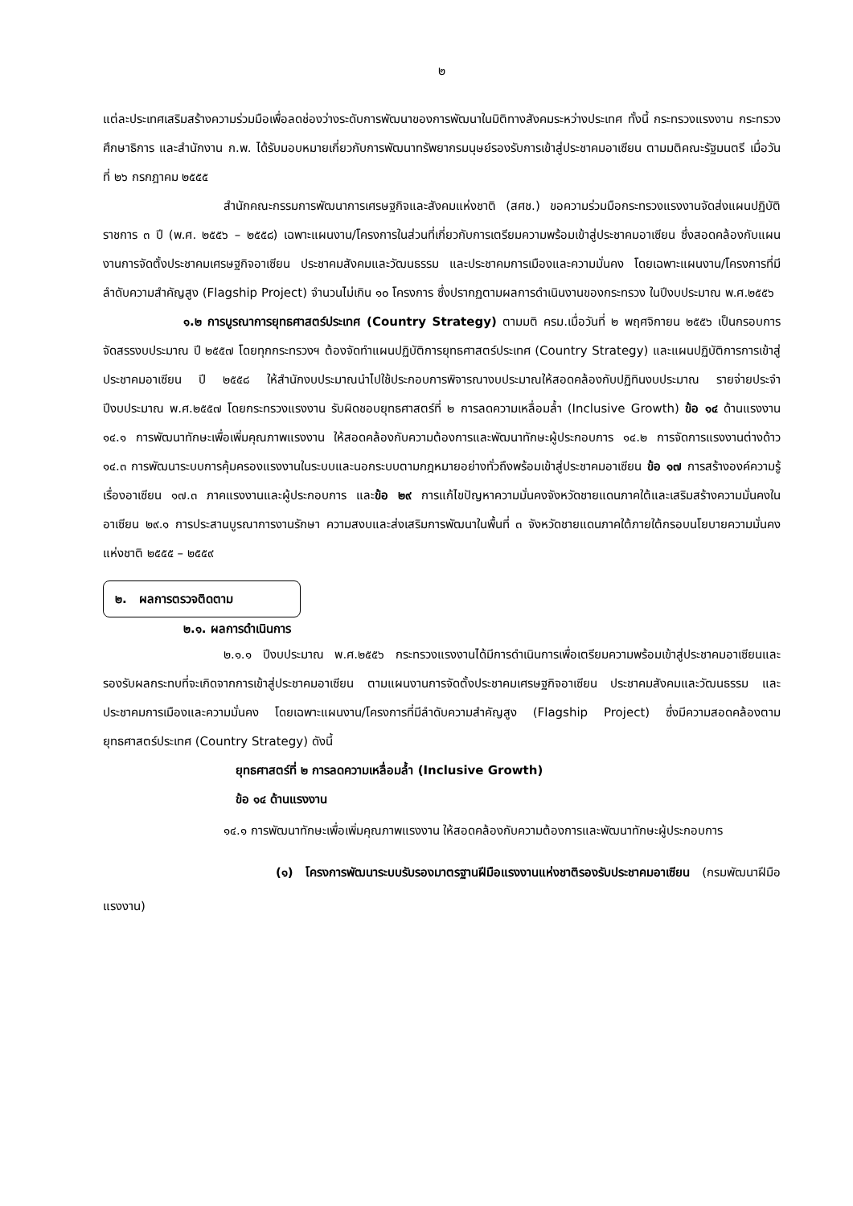๒
แต่ละประเทศเสริมสร้างความร่วมมือเพื่อลดช่องว่างระดับการพัฒนาของการพัฒนาในมิติทางสังคมระหว่างประเทศ ทั้งนี้ กระทรวงแรงงาน กระทรวงศึกษาธิการ และสำนักงาน ก.พ. ได้รับมอบหมายเกี่ยวกับการพัฒนาทรัพยากรมนุษย์รองรับการเข้าสู่ประชาคมอาเซียน ตามมติคณะรัฐมนตรี เมื่อวันที่ ๒๖ กรกฎาคม ๒๕๕๕
สำนักคณะกรรมการพัฒนาการเศรษฐกิจและสังคมแห่งชาติ (สศช.) ขอความร่วมมือกระทรวงแรงงานจัดส่งแผนปฏิบัติราชการ ๓ ปี (พ.ศ. ๒๕๕๖ – ๒๕๕๘) เฉพาะแผนงาน/โครงการในส่วนที่เกี่ยวกับการเตรียมความพร้อมเข้าสู่ประชาคมอาเซียน ซึ่งสอดคล้องกับแผนงานการจัดตั้งประชาคมเศรษฐกิจอาเซียน ประชาคมสังคมและวัฒนธรรม และประชาคมการเมืองและความมั่นคง โดยเฉพาะแผนงาน/โครงการที่มีลำดับความสำคัญสูง (Flagship Project) จำนวนไม่เกิน ๑๐ โครงการ ซึ่งปรากฏตามผลการดำเนินงานของกระทรวง ในปีงบประมาณ พ.ศ.๒๕๕๖
๑.๒ การบูรณาการยุทธศาสตร์ประเทศ (Country Strategy) ตามมติ ครม.เมื่อวันที่ ๒ พฤศจิกายน ๒๕๕๖ เป็นกรอบการจัดสรรงบประมาณ ปี ๒๕๕๗ โดยทุกกระทรวงฯ ต้องจัดทำแผนปฏิบัติการยุทธศาสตร์ประเทศ (Country Strategy) และแผนปฏิบัติการการเข้าสู่ประชาคมอาเซียน ปี ๒๕๕๘ ให้สำนักงบประมาณนำไปใช้ประกอบการพิจารณางบประมาณให้สอดคล้องกับปฏิทินงบประมาณ รายจ่ายประจำปีงบประมาณ พ.ศ.๒๕๕๗ โดยกระทรวงแรงงาน รับผิดชอบยุทธศาสตร์ที่ ๒ การลดความเหลื่อมล้ำ (Inclusive Growth) ข้อ ๑๔ ด้านแรงงาน ๑๔.๑ การพัฒนาทักษะเพื่อเพิ่มคุณภาพแรงงาน ให้สอดคล้องกับความต้องการและพัฒนาทักษะผู้ประกอบการ ๑๔.๒ การจัดการแรงงานต่างด้าว ๑๔.๓ การพัฒนาระบบการคุ้มครองแรงงานในระบบและนอกระบบตามกฎหมายอย่างทั่วถึงพร้อมเข้าสู่ประชาคมอาเซียน ข้อ ๑๗ การสร้างองค์ความรู้เรื่องอาเซียน ๑๗.๓ ภาคแรงงานและผู้ประกอบการ และข้อ ๒๙ การแก้ไขปัญหาความมั่นคงจังหวัดชายแดนภาคใต้และเสริมสร้างความมั่นคงในอาเซียน ๒๙.๑ การประสานบูรณาการงานรักษา ความสงบและส่งเสริมการพัฒนาในพื้นที่ ๓ จังหวัดชายแดนภาคใต้ภายใต้กรอบนโยบายความมั่นคงแห่งชาติ ๒๕๕๕ – ๒๕๕๙
๒. ผลการตรวจติดตาม
๒.๑. ผลการดำเนินการ
๒.๑.๑ ปีงบประมาณ พ.ศ.๒๕๕๖ กระทรวงแรงงานได้มีการดำเนินการเพื่อเตรียมความพร้อมเข้าสู่ประชาคมอาเซียนและรองรับผลกระทบที่จะเกิดจากการเข้าสู่ประชาคมอาเซียน ตามแผนงานการจัดตั้งประชาคมเศรษฐกิจอาเซียน ประชาคมสังคมและวัฒนธรรม และประชาคมการเมืองและความมั่นคง โดยเฉพาะแผนงาน/โครงการที่มีลำดับความสำคัญสูง (Flagship Project) ซึ่งมีความสอดคล้องตามยุทธศาสตร์ประเทศ (Country Strategy) ดังนี้
ยุทธศาสตร์ที่ ๒ การลดความเหลื่อมล้ำ (Inclusive Growth)
ข้อ ๑๔ ด้านแรงงาน
๑๔.๑ การพัฒนาทักษะเพื่อเพิ่มคุณภาพแรงงาน ให้สอดคล้องกับความต้องการและพัฒนาทักษะผู้ประกอบการ
(๑) โครงการพัฒนาระบบรับรองมาตรฐานฝีมือแรงงานแห่งชาติรองรับประชาคมอาเซียน (กรมพัฒนาฝีมือแรงงาน)